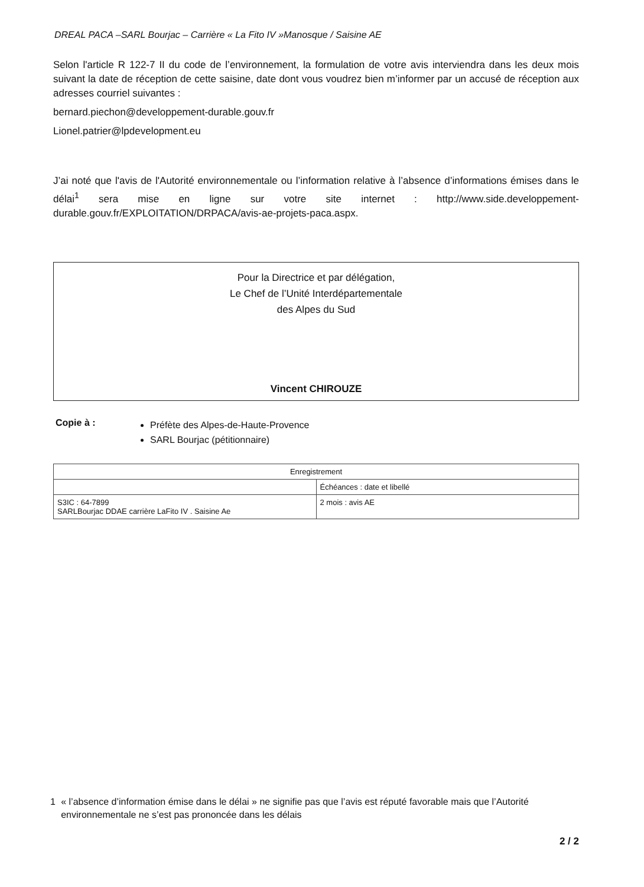DREAL PACA –SARL Bourjac – Carrière « La Fito IV »Manosque / Saisine AE
Selon l'article R 122-7 II du code de l’environnement, la formulation de votre avis interviendra dans les deux mois suivant la date de réception de cette saisine, date dont vous voudrez bien m’informer par un accusé de réception aux adresses courriel suivantes :
bernard.piechon@developpement-durable.gouv.fr
Lionel.patrier@lpdevelopment.eu
J’ai noté que l'avis de l'Autorité environnementale ou l’information relative à l’absence d’informations émises dans le délai<sup>1</sup> sera mise en ligne sur votre site internet : http://www.side.developpement-durable.gouv.fr/EXPLOITATION/DRPACA/avis-ae-projets-paca.aspx.
Pour la Directrice et par délégation,
Le Chef de l’Unité Interdépartementale
des Alpes du Sud
Vincent CHIROUZE
Copie à :
Préfète des Alpes-de-Haute-Provence
SARL Bourjac (pétitionnaire)
| Enregistrement | |
| --- | --- |
| | Échéances : date et libellé |
| S3IC : 64-7899 SARLBourjac DDAE carrière LaFito IV . Saisine Ae | 2 mois : avis AE |
1 « l’absence d’information émise dans le délai » ne signifie pas que l’avis est réputé favorable mais que l’Autorité environnementale ne s’est pas prononcée dans les délais
2 / 2